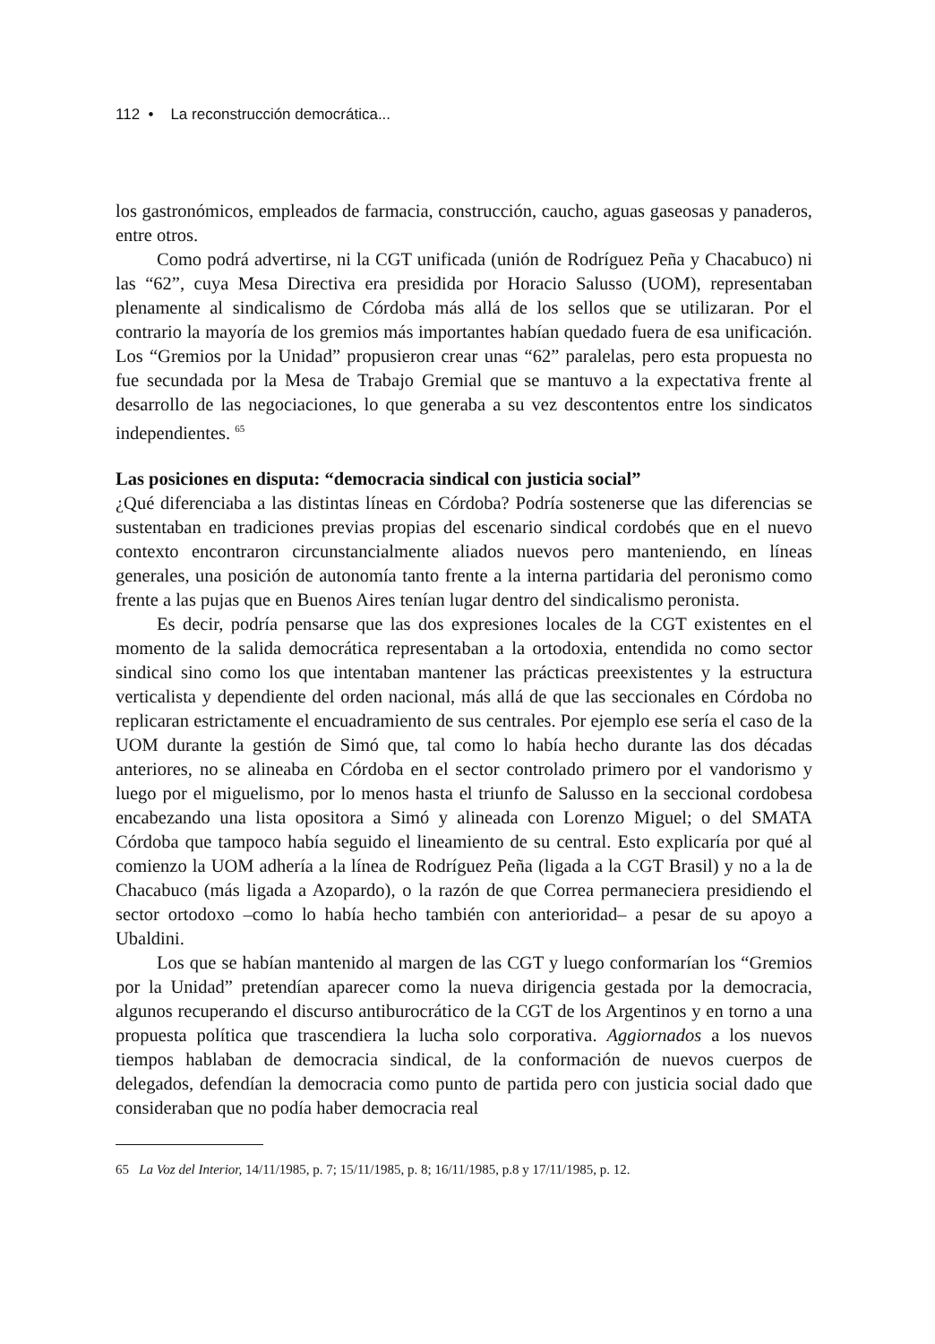112 • La reconstrucción democrática...
los gastronómicos, empleados de farmacia, construcción, caucho, aguas gaseosas y panaderos, entre otros.
Como podrá advertirse, ni la CGT unificada (unión de Rodríguez Peña y Chacabuco) ni las “62”, cuya Mesa Directiva era presidida por Horacio Salusso (UOM), representaban plenamente al sindicalismo de Córdoba más allá de los sellos que se utilizaran. Por el contrario la mayoría de los gremios más importantes habían quedado fuera de esa unificación. Los “Gremios por la Unidad” propusieron crear unas “62” paralelas, pero esta propuesta no fue secundada por la Mesa de Trabajo Gremial que se mantuvo a la expectativa frente al desarrollo de las negociaciones, lo que generaba a su vez descontentos entre los sindicatos independientes. <sup>65</sup>
Las posiciones en disputa: “democracia sindical con justicia social”
¿Qué diferenciaba a las distintas líneas en Córdoba? Podría sostenerse que las diferencias se sustentaban en tradiciones previas propias del escenario sindical cordobés que en el nuevo contexto encontraron circunstancialmente aliados nuevos pero manteniendo, en líneas generales, una posición de autonomía tanto frente a la interna partidaria del peronismo como frente a las pujas que en Buenos Aires tenían lugar dentro del sindicalismo peronista.
Es decir, podría pensarse que las dos expresiones locales de la CGT existentes en el momento de la salida democrática representaban a la ortodoxia, entendida no como sector sindical sino como los que intentaban mantener las prácticas preexistentes y la estructura verticalista y dependiente del orden nacional, más allá de que las seccionales en Córdoba no replicaran estrictamente el encuadramiento de sus centrales. Por ejemplo ese sería el caso de la UOM durante la gestión de Simó que, tal como lo había hecho durante las dos décadas anteriores, no se alineaba en Córdoba en el sector controlado primero por el vandorismo y luego por el miguelismo, por lo menos hasta el triunfo de Salusso en la seccional cordobesa encabezando una lista opositora a Simó y alineada con Lorenzo Miguel; o del SMATA Córdoba que tampoco había seguido el lineamiento de su central. Esto explicaría por qué al comienzo la UOM adhería a la línea de Rodríguez Peña (ligada a la CGT Brasil) y no a la de Chacabuco (más ligada a Azopardo), o la razón de que Correa permaneciera presidiendo el sector ortodoxo –como lo había hecho también con anterioridad– a pesar de su apoyo a Ubaldini.
Los que se habían mantenido al margen de las CGT y luego conformarían los “Gremios por la Unidad” pretendían aparecer como la nueva dirigencia gestada por la democracia, algunos recuperando el discurso antiburocrático de la CGT de los Argentinos y en torno a una propuesta política que trascendiera la lucha solo corporativa. Aggiornados a los nuevos tiempos hablaban de democracia sindical, de la conformación de nuevos cuerpos de delegados, defendían la democracia como punto de partida pero con justicia social dado que consideraban que no podía haber democracia real
65 La Voz del Interior, 14/11/1985, p. 7; 15/11/1985, p. 8; 16/11/1985, p.8 y 17/11/1985, p. 12.